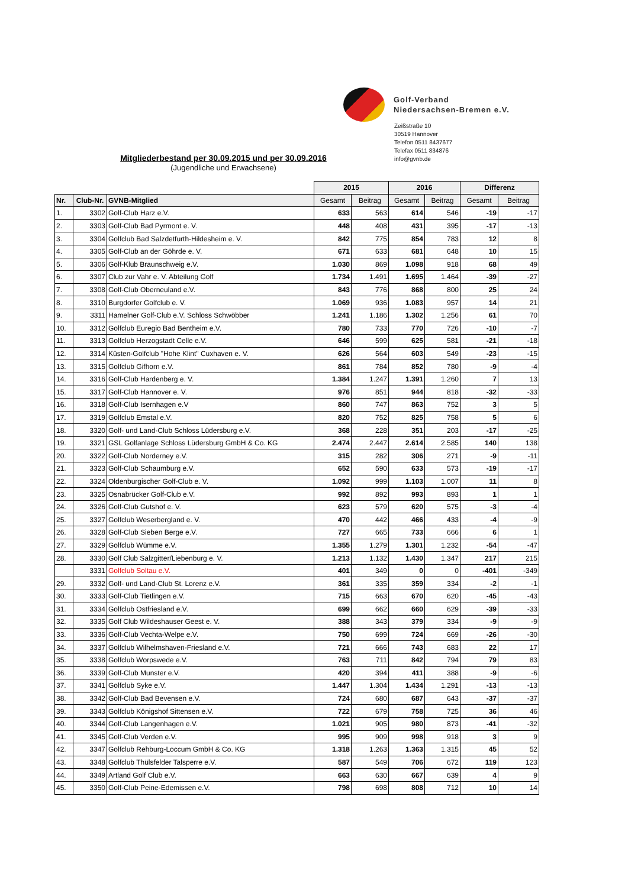Golf-Verband
Niedersachsen-Bremen e.V.
Zeißstraße 10
30519 Hannover
Telefon 0511 8437677
Telefax 0511 834876
info@gvnb.de
Mitgliederbestand per 30.09.2015 und per 30.09.2016
(Jugendliche und Erwachsene)
| | | | 2015 | | 2016 | | Differenz | |
| --- | --- | --- | --- | --- | --- | --- | --- | --- |
| Nr. | Club-Nr. | GVNB-Mitglied | Gesamt | Beitrag | Gesamt | Beitrag | Gesamt | Beitrag |
| 1. | 3302 | Golf-Club Harz e.V. | 633 | 563 | 614 | 546 | -19 | -17 |
| 2. | 3303 | Golf-Club Bad Pyrmont e. V. | 448 | 408 | 431 | 395 | -17 | -13 |
| 3. | 3304 | Golfclub Bad Salzdetfurth-Hildesheim e. V. | 842 | 775 | 854 | 783 | 12 | 8 |
| 4. | 3305 | Golf-Club an der Göhrde e. V. | 671 | 633 | 681 | 648 | 10 | 15 |
| 5. | 3306 | Golf-Klub Braunschweig e.V. | 1.030 | 869 | 1.098 | 918 | 68 | 49 |
| 6. | 3307 | Club zur Vahr e. V. Abteilung Golf | 1.734 | 1.491 | 1.695 | 1.464 | -39 | -27 |
| 7. | 3308 | Golf-Club Oberneuland e.V. | 843 | 776 | 868 | 800 | 25 | 24 |
| 8. | 3310 | Burgdorfer Golfclub e. V. | 1.069 | 936 | 1.083 | 957 | 14 | 21 |
| 9. | 3311 | Hamelner Golf-Club e.V. Schloss Schwöbber | 1.241 | 1.186 | 1.302 | 1.256 | 61 | 70 |
| 10. | 3312 | Golfclub Euregio Bad Bentheim e.V. | 780 | 733 | 770 | 726 | -10 | -7 |
| 11. | 3313 | Golfclub Herzogstadt Celle e.V. | 646 | 599 | 625 | 581 | -21 | -18 |
| 12. | 3314 | Küsten-Golfclub "Hohe Klint" Cuxhaven e. V. | 626 | 564 | 603 | 549 | -23 | -15 |
| 13. | 3315 | Golfclub Gifhorn e.V. | 861 | 784 | 852 | 780 | -9 | -4 |
| 14. | 3316 | Golf-Club Hardenberg e. V. | 1.384 | 1.247 | 1.391 | 1.260 | 7 | 13 |
| 15. | 3317 | Golf-Club Hannover e. V. | 976 | 851 | 944 | 818 | -32 | -33 |
| 16. | 3318 | Golf-Club Isernhagen e.V | 860 | 747 | 863 | 752 | 3 | 5 |
| 17. | 3319 | Golfclub Emstal e.V. | 820 | 752 | 825 | 758 | 5 | 6 |
| 18. | 3320 | Golf- und Land-Club Schloss Lüdersburg e.V. | 368 | 228 | 351 | 203 | -17 | -25 |
| 19. | 3321 | GSL Golfanlage Schloss Lüdersburg GmbH & Co. KG | 2.474 | 2.447 | 2.614 | 2.585 | 140 | 138 |
| 20. | 3322 | Golf-Club Norderney e.V. | 315 | 282 | 306 | 271 | -9 | -11 |
| 21. | 3323 | Golf-Club Schaumburg e.V. | 652 | 590 | 633 | 573 | -19 | -17 |
| 22. | 3324 | Oldenburgischer Golf-Club e. V. | 1.092 | 999 | 1.103 | 1.007 | 11 | 8 |
| 23. | 3325 | Osnabrücker Golf-Club e.V. | 992 | 892 | 993 | 893 | 1 | 1 |
| 24. | 3326 | Golf-Club Gutshof e. V. | 623 | 579 | 620 | 575 | -3 | -4 |
| 25. | 3327 | Golfclub Weserbergland e. V. | 470 | 442 | 466 | 433 | -4 | -9 |
| 26. | 3328 | Golf-Club Sieben Berge e.V. | 727 | 665 | 733 | 666 | 6 | 1 |
| 27. | 3329 | Golfclub Wümme e.V. | 1.355 | 1.279 | 1.301 | 1.232 | -54 | -47 |
| 28. | 3330 | Golf Club Salzgitter/Liebenburg e. V. | 1.213 | 1.132 | 1.430 | 1.347 | 217 | 215 |
| | 3331 | Golfclub Soltau e.V. | 401 | 349 | 0 | 0 | -401 | -349 |
| 29. | 3332 | Golf- und Land-Club St. Lorenz e.V. | 361 | 335 | 359 | 334 | -2 | -1 |
| 30. | 3333 | Golf-Club Tietlingen e.V. | 715 | 663 | 670 | 620 | -45 | -43 |
| 31. | 3334 | Golfclub Ostfriesland e.V. | 699 | 662 | 660 | 629 | -39 | -33 |
| 32. | 3335 | Golf Club Wildeshauser Geest e. V. | 388 | 343 | 379 | 334 | -9 | -9 |
| 33. | 3336 | Golf-Club Vechta-Welpe e.V. | 750 | 699 | 724 | 669 | -26 | -30 |
| 34. | 3337 | Golfclub Wilhelmshaven-Friesland e.V. | 721 | 666 | 743 | 683 | 22 | 17 |
| 35. | 3338 | Golfclub Worpswede e.V. | 763 | 711 | 842 | 794 | 79 | 83 |
| 36. | 3339 | Golf-Club Munster e.V. | 420 | 394 | 411 | 388 | -9 | -6 |
| 37. | 3341 | Golfclub Syke e.V. | 1.447 | 1.304 | 1.434 | 1.291 | -13 | -13 |
| 38. | 3342 | Golf-Club Bad Bevensen e.V. | 724 | 680 | 687 | 643 | -37 | -37 |
| 39. | 3343 | Golfclub Königshof Sittensen e.V. | 722 | 679 | 758 | 725 | 36 | 46 |
| 40. | 3344 | Golf-Club Langenhagen e.V. | 1.021 | 905 | 980 | 873 | -41 | -32 |
| 41. | 3345 | Golf-Club Verden e.V. | 995 | 909 | 998 | 918 | 3 | 9 |
| 42. | 3347 | Golfclub Rehburg-Loccum GmbH & Co. KG | 1.318 | 1.263 | 1.363 | 1.315 | 45 | 52 |
| 43. | 3348 | Golfclub Thülsfelder Talsperre e.V. | 587 | 549 | 706 | 672 | 119 | 123 |
| 44. | 3349 | Artland Golf Club e.V. | 663 | 630 | 667 | 639 | 4 | 9 |
| 45. | 3350 | Golf-Club Peine-Edemissen e.V. | 798 | 698 | 808 | 712 | 10 | 14 |